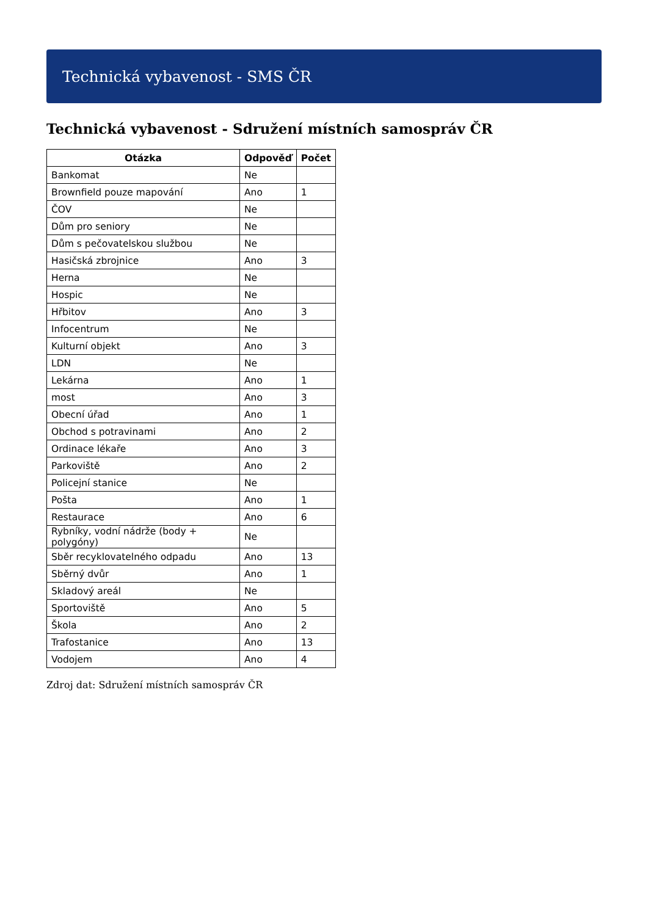Technická vybavenost - SMS ČR
Technická vybavenost - Sdružení místních samospráv ČR
| Otázka | Odpověď | Počet |
| --- | --- | --- |
| Bankomat | Ne | |
| Brownfield pouze mapování | Ano | 1 |
| ČOV | Ne | |
| Dům pro seniory | Ne | |
| Dům s pečovatelskou službou | Ne | |
| Hasičská zbrojnice | Ano | 3 |
| Herna | Ne | |
| Hospic | Ne | |
| Hřbitov | Ano | 3 |
| Infocentrum | Ne | |
| Kulturní objekt | Ano | 3 |
| LDN | Ne | |
| Lekárna | Ano | 1 |
| most | Ano | 3 |
| Obecní úřad | Ano | 1 |
| Obchod s potravinami | Ano | 2 |
| Ordinace lékaře | Ano | 3 |
| Parkoviště | Ano | 2 |
| Policejní stanice | Ne | |
| Pošta | Ano | 1 |
| Restaurace | Ano | 6 |
| Rybníky, vodní nádrže (body + polygóny) | Ne | |
| Sběr recyklovatelného odpadu | Ano | 13 |
| Sběrný dvůr | Ano | 1 |
| Skladový areál | Ne | |
| Sportoviště | Ano | 5 |
| Škola | Ano | 2 |
| Trafostanice | Ano | 13 |
| Vodojem | Ano | 4 |
Zdroj dat: Sdružení místních samospráv ČR